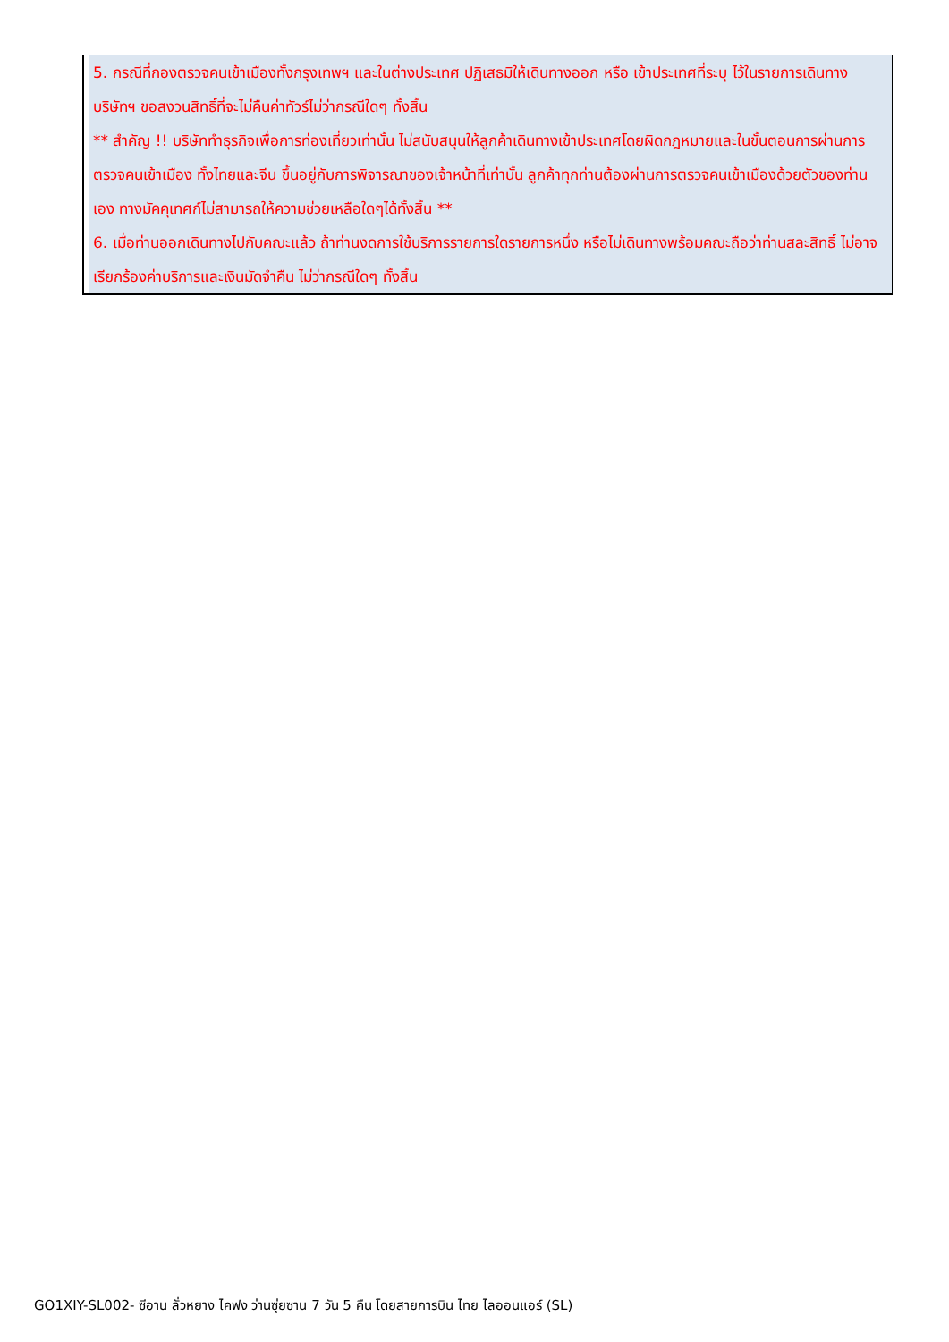5. กรณีที่กองตรวจคนเข้าเมืองทั้งกรุงเทพฯ และในต่างประเทศ ปฏิเสธมิให้เดินทางออก หรือ เข้าประเทศที่ระบุ ไว้ในรายการเดินทาง บริษัทฯ ขอสงวนสิทธิ์ที่จะไม่คืนค่าทัวร์ไม่ว่ากรณีใดๆ ทั้งสิ้น
** สำคัญ !! บริษัททำธุรกิจเพื่อการท่องเที่ยวเท่านั้น ไม่สนับสนุนให้ลูกค้าเดินทางเข้าประเทศโดยผิดกฎหมายและในขั้นตอนการผ่านการตรวจคนเข้าเมือง ทั้งไทยและจีน ขึ้นอยู่กับการพิจารณาของเจ้าหน้าที่เท่านั้น ลูกค้าทุกท่านต้องผ่านการตรวจคนเข้าเมืองด้วยตัวของท่านเอง ทางมัคคุเทศก์ไม่สามารถให้ความช่วยเหลือใดๆได้ทั้งสิ้น **
6. เมื่อท่านออกเดินทางไปกับคณะแล้ว ถ้าท่านงดการใช้บริการรายการใดรายการหนึ่ง หรือไม่เดินทางพร้อมคณะถือว่าท่านสละสิทธิ์ ไม่อาจเรียกร้องค่าบริการและเงินมัดจำคืน ไม่ว่ากรณีใดๆ ทั้งสิ้น
GO1XIY-SL002- ซีอาน ลั่วหยาง ไคฟง ว่านซุ่ยซาน 7 วัน 5 คืน โดยสายการบิน ไทย ไลออนแอร์ (SL)